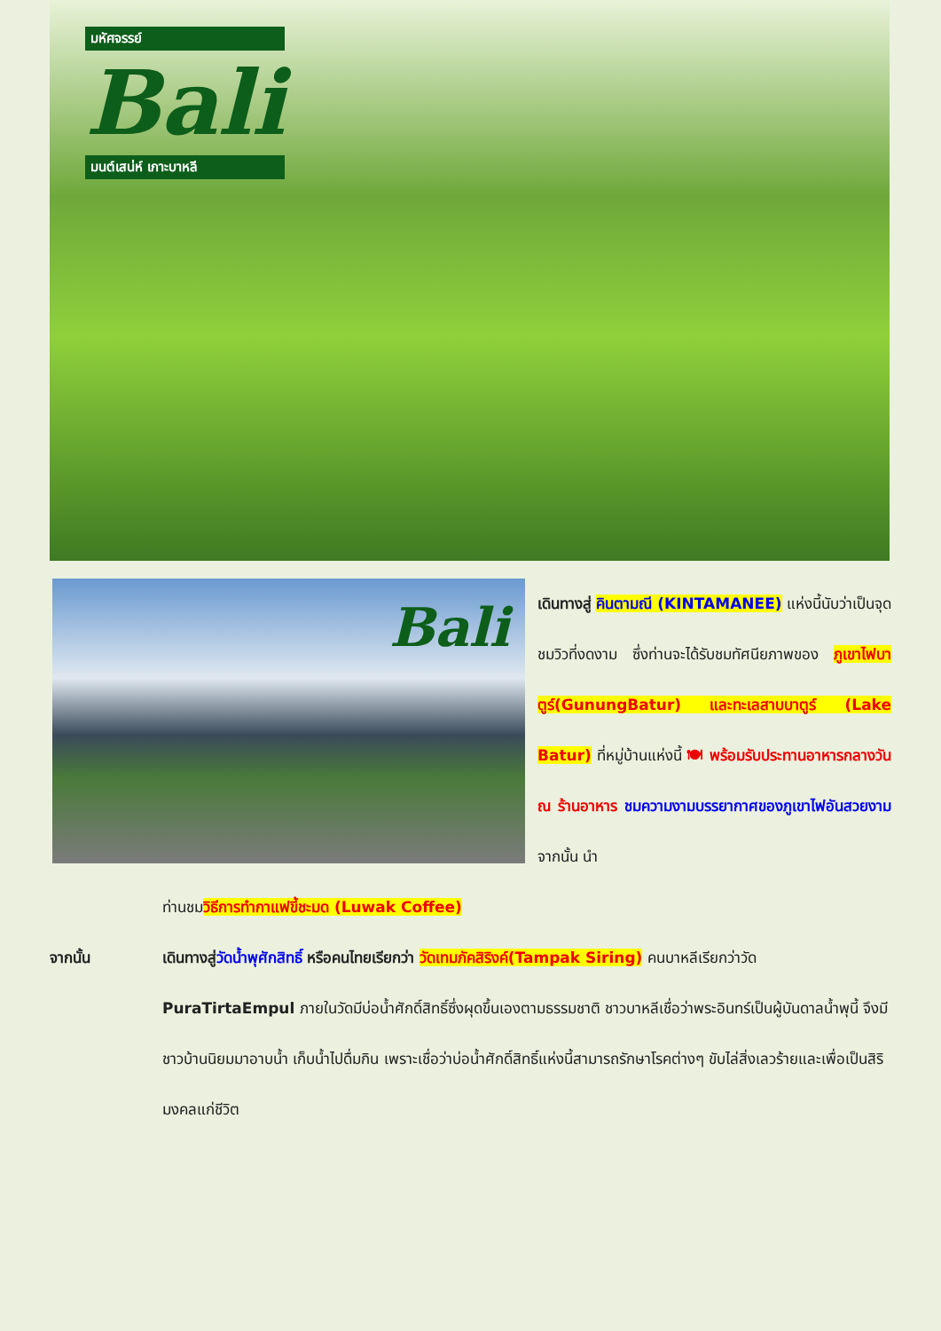มหัศจรรย์
Bali
มนต์เสน่ห์ เกาะบาหลี
Bali
เดินทางสู่ คินตามณี (KINTAMANEE) แห่งนี้นับว่าเป็นจุดชมวิวที่งดงาม ซึ่งท่านจะได้รับชมทัศนียภาพของ ภูเขาไฟบาตูร์(GunungBatur) และทะเลสาบบาตูร์ (Lake Batur) ที่หมู่บ้านแห่งนี้ 🍽 พร้อมรับประทานอาหารกลางวัน ณ ร้านอาหาร ชมความงามบรรยากาศของภูเขาไฟอันสวยงาม จากนั้น นำ
ท่านชมวิธีการทำกาแฟขี้ชะมด (Luwak Coffee)
จากนั้น เดินทางสู่วัดน้ำพุศักสิทธิ์ หรือคนไทยเรียกว่า วัดเทมภัคสิริงค์(Tampak Siring) คนบาหลีเรียกว่าวัด PuraTirtaEmpul ภายในวัดมีบ่อน้ำศักดิ์สิทธิ์ซึ่งผุดขึ้นเองตามธรรมชาติ ชาวบาหลีเชื่อว่าพระอินทร์เป็นผู้บันดาลน้ำพุนี้ จึงมีชาวบ้านนิยมมาอาบน้ำ เก็บน้ำไปดื่มกิน เพราะเชื่อว่าบ่อน้ำศักดิ์สิทธิ์แห่งนี้สามารถรักษาโรคต่างๆ ขับไล่สิ่งเลวร้ายและเพื่อเป็นสิริมงคลแก่ชีวิต